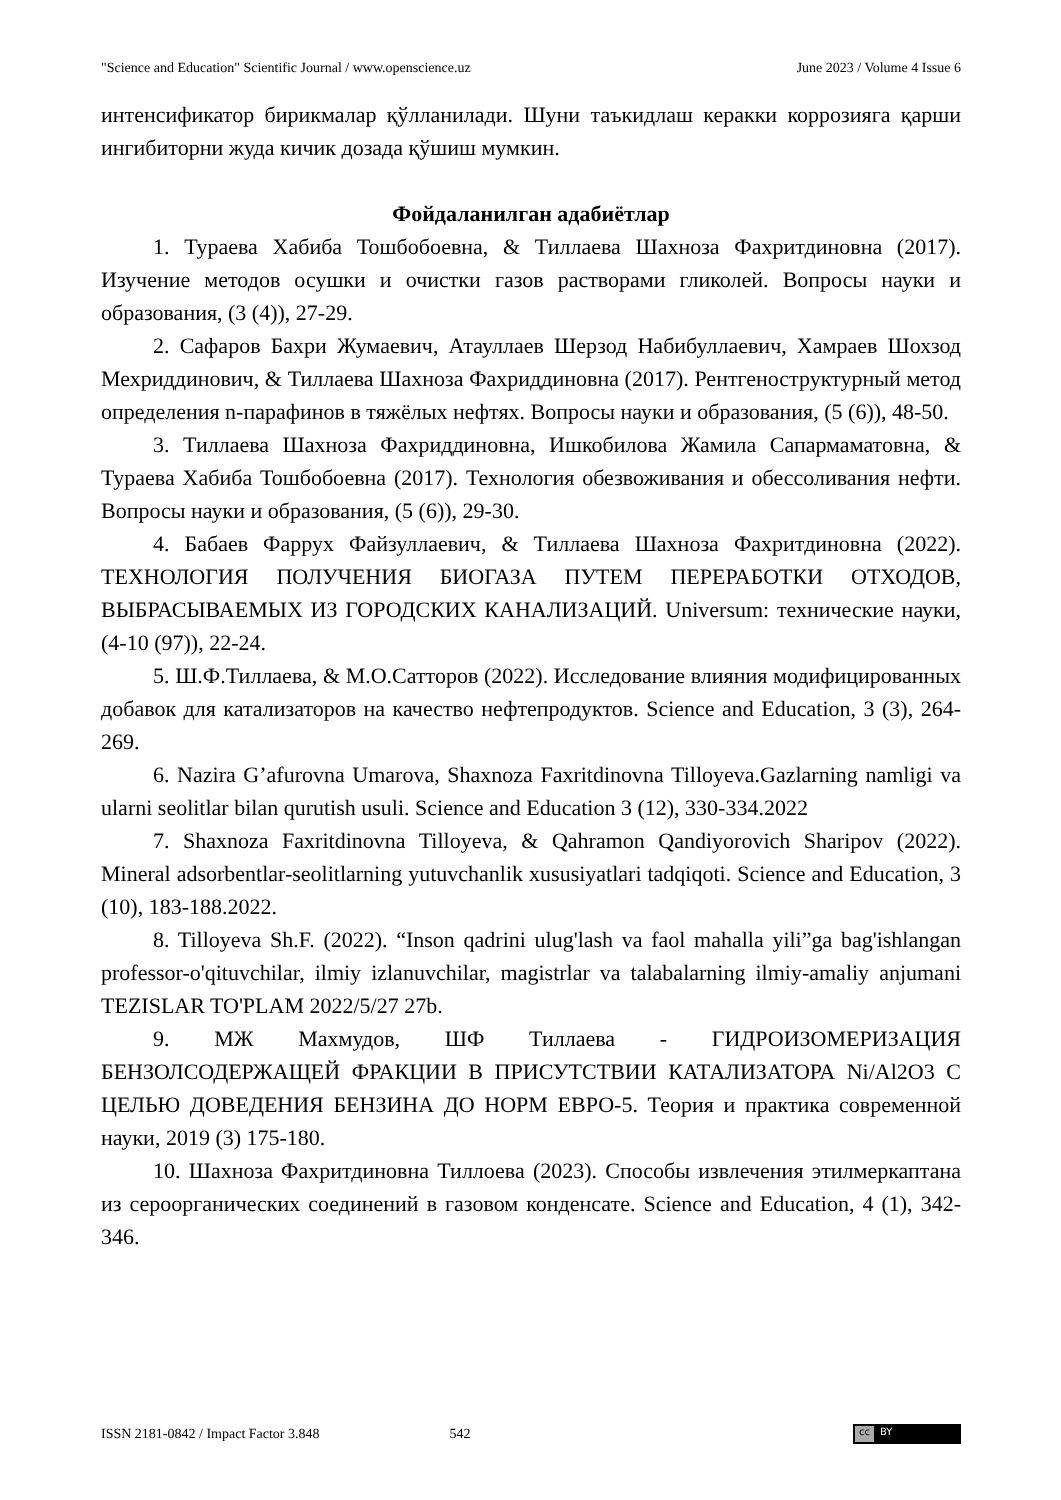"Science and Education" Scientific Journal / www.openscience.uz June 2023 / Volume 4 Issue 6
интенсификатор бирикмалар қўлланилади. Шуни таъкидлаш керакки коррозияга қарши ингибиторни жуда кичик дозада қўшиш мумкин.
Фойдаланилган адабиётлар
1. Тураева Хабиба Тошбобоевна, & Тиллаева Шахноза Фахритдиновна (2017). Изучение методов осушки и очистки газов растворами гликолей. Вопросы науки и образования, (3 (4)), 27-29.
2. Сафаров Бахри Жумаевич, Атауллаев Шерзод Набибуллаевич, Хамраев Шохзод Мехриддинович, & Тиллаева Шахноза Фахриддиновна (2017). Рентгеноструктурный метод определения n-парафинов в тяжёлых нефтях. Вопросы науки и образования, (5 (6)), 48-50.
3. Тиллаева Шахноза Фахриддиновна, Ишкобилова Жамила Сапармаматовна, & Тураева Хабиба Тошбобоевна (2017). Технология обезвоживания и обессоливания нефти. Вопросы науки и образования, (5 (6)), 29-30.
4. Бабаев Фаррух Файзуллаевич, & Тиллаева Шахноза Фахритдиновна (2022). ТЕХНОЛОГИЯ ПОЛУЧЕНИЯ БИОГАЗА ПУТЕМ ПЕРЕРАБОТКИ ОТХОДОВ, ВЫБРАСЫВАЕМЫХ ИЗ ГОРОДСКИХ КАНАЛИЗАЦИЙ. Universum: технические науки, (4-10 (97)), 22-24.
5. Ш.Ф.Тиллаева, & М.О.Сатторов (2022). Исследование влияния модифицированных добавок для катализаторов на качество нефтепродуктов. Science and Education, 3 (3), 264-269.
6. Nazira G’afurovna Umarova, Shaxnoza Faxritdinovna Tilloyeva.Gazlarning namligi va ularni seolitlar bilan qurutish usuli. Science and Education 3 (12), 330-334.2022
7. Shaxnoza Faxritdinovna Tilloyeva, & Qahramon Qandiyorovich Sharipov (2022). Mineral adsorbentlar-seolitlarning yutuvchanlik xususiyatlari tadqiqoti. Science and Education, 3 (10), 183-188.2022.
8. Tilloyeva Sh.F. (2022). “Inson qadrini ulug'lash va faol mahalla yili”ga bag'ishlangan professor-o'qituvchilar, ilmiy izlanuvchilar, magistrlar va talabalarning ilmiy-amaliy anjumani TEZISLAR TO'PLAM 2022/5/27 27b.
9. МЖ Махмудов, ШФ Тиллаева - ГИДРОИЗОМЕРИЗАЦИЯ БЕНЗОЛСОДЕРЖАЩЕЙ ФРАКЦИИ В ПРИСУТСТВИИ КАТАЛИЗАТОРА Ni/Al2O3 С ЦЕЛЬЮ ДОВЕДЕНИЯ БЕНЗИНА ДО НОРМ ЕВРО-5. Теория и практика современной науки, 2019 (3) 175-180.
10. Шахноза Фахритдиновна Тиллоева (2023). Способы извлечения этилмеркаптана из сероорганических соединений в газовом конденсате. Science and Education, 4 (1), 342-346.
ISSN 2181-0842 / Impact Factor 3.848 542
cc BY